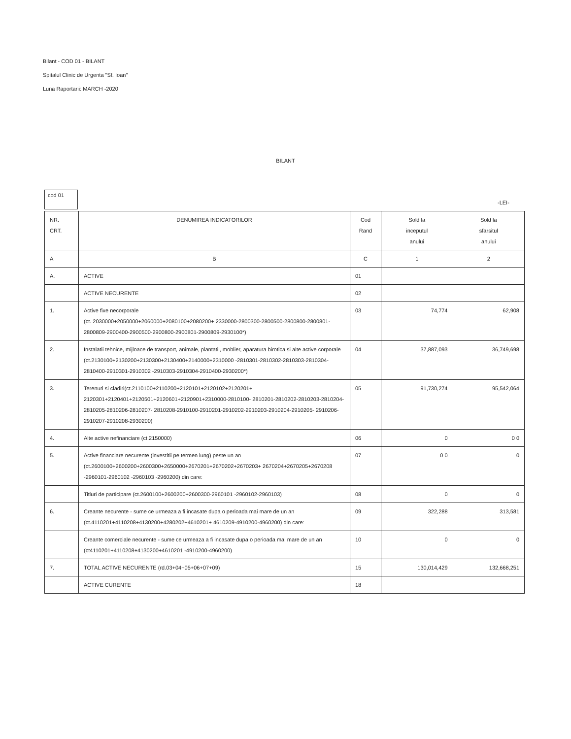Bilant - COD 01 - BILANT
Spitalul Clinic de Urgenta "Sf. Ioan"
Luna Raportarii: MARCH -2020
BILANT
cod 01
-LEI-
| NR. CRT. | DENUMIREA INDICATORILOR | Cod Rand | Sold la inceputul anului | Sold la sfarsitul anului |
| --- | --- | --- | --- | --- |
| A | B | C | 1 | 2 |
| A. | ACTIVE | 01 | | |
| | ACTIVE NECURENTE | 02 | | |
| 1. | Active fixe necorporale (ct. 2030000+2050000+2060000+2080100+2080200+ 2330000-2800300-2800500-2800800-2800801-2800809-2900400-2900500-2900800-2900801-2900809-2930100*) | 03 | 74,774 | 62,908 |
| 2. | Instalatii tehnice, mijloace de transport, animale, plantatii, moblier, aparatura birotica si alte active corporale (ct.2130100+2130200+2130300+2130400+2140000+2310000 -2810301-2810302-2810303-2810304-2810400-2910301-2910302 -2910303-2910304-2910400-2930200*) | 04 | 37,887,093 | 36,749,698 |
| 3. | Terenuri si cladiri(ct.2110100+2110200+2120101+2120102+2120201+ 2120301+2120401+2120501+2120601+2120901+2310000-2810100- 2810201-2810202-2810203-2810204-2810205-2810206-2810207- 2810208-2910100-2910201-2910202-2910203-2910204-2910205- 2910206-2910207-2910208-2930200) | 05 | 91,730,274 | 95,542,064 |
| 4. | Alte active nefinanciare (ct.2150000) | 06 | 0 | 0 0 |
| 5. | Active financiare necurente (investitii pe termen lung) peste un an (ct.2600100+2600200+2600300+2650000+2670201+2670202+2670203+ 2670204+2670205+2670208 -2960101-2960102 -2960103 -2960200) din care: | 07 | 0 0 | 0 |
| | Titluri de participare (ct.2600100+2600200+2600300-2960101 -2960102-2960103) | 08 | 0 | 0 |
| 6. | Creante necurente - sume ce urmeaza a fi incasate dupa o perioada mai mare de un an (ct.4110201+4110208+4130200+4280202+4610201+ 4610209-4910200-4960200) din care: | 09 | 322,288 | 313,581 |
| | Creante comerciale necurente - sume ce urmeaza a fi incasate dupa o perioada mai mare de un an (ct4110201+4110208+4130200+4610201 -4910200-4960200) | 10 | 0 | 0 |
| 7. | TOTAL ACTIVE NECURENTE (rd.03+04+05+06+07+09) | 15 | 130,014,429 | 132,668,251 |
| | ACTIVE CURENTE | 18 | | |